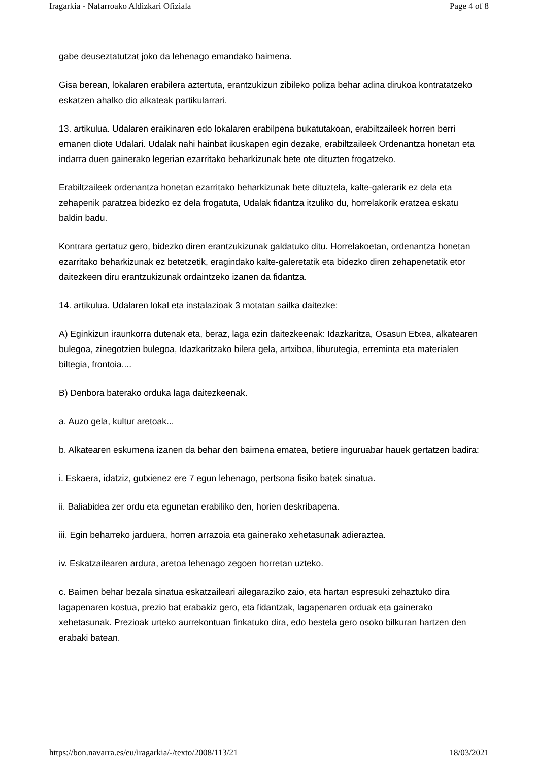Iragarkia - Nafarroako Aldizkari Ofiziala Page 4 of 8
gabe deuseztatutzat joko da lehenago emandako baimena.
Gisa berean, lokalaren erabilera aztertuta, erantzukizun zibileko poliza behar adina dirukoa kontratatzeko eskatzen ahalko dio alkateak partikularrari.
13. artikulua. Udalaren eraikinaren edo lokalaren erabilpena bukatutakoan, erabiltzaileek horren berri emanen diote Udalari. Udalak nahi hainbat ikuskapen egin dezake, erabiltzaileek Ordenantza honetan eta indarra duen gainerako legerian ezarritako beharkizunak bete ote dituzten frogatzeko.
Erabiltzaileek ordenantza honetan ezarritako beharkizunak bete dituztela, kalte-galerarik ez dela eta zehapenik paratzea bidezko ez dela frogatuta, Udalak fidantza itzuliko du, horrelakorik eratzea eskatu baldin badu.
Kontrara gertatuz gero, bidezko diren erantzukizunak galdatuko ditu. Horrelakoetan, ordenantza honetan ezarritako beharkizunak ez betetzetik, eragindako kalte-galeretatik eta bidezko diren zehapenetatik etor daitezkeen diru erantzukizunak ordaintzeko izanen da fidantza.
14. artikulua. Udalaren lokal eta instalazioak 3 motatan sailka daitezke:
A) Eginkizun iraunkorra dutenak eta, beraz, laga ezin daitezkeenak: Idazkaritza, Osasun Etxea, alkatearen bulegoa, zinegotzien bulegoa, Idazkaritzako bilera gela, artxiboa, liburutegia, erreminta eta materialen biltegia, frontoia....
B) Denbora baterako orduka laga daitezkeenak.
a. Auzo gela, kultur aretoak...
b. Alkatearen eskumena izanen da behar den baimena ematea, betiere inguruabar hauek gertatzen badira:
i. Eskaera, idatziz, gutxienez ere 7 egun lehenago, pertsona fisiko batek sinatua.
ii. Baliabidea zer ordu eta egunetan erabiliko den, horien deskribapena.
iii. Egin beharreko jarduera, horren arrazoia eta gainerako xehetasunak adieraztea.
iv. Eskatzailearen ardura, aretoa lehenago zegoen horretan uzteko.
c. Baimen behar bezala sinatua eskatzaileari ailegaraziko zaio, eta hartan espresuki zehaztuko dira lagapenaren kostua, prezio bat erabakiz gero, eta fidantzak, lagapenaren orduak eta gainerako xehetasunak. Prezioak urteko aurrekontuan finkatuko dira, edo bestela gero osoko bilkuran hartzen den erabaki batean.
https://bon.navarra.es/eu/iragarkia/-/texto/2008/113/21 18/03/2021